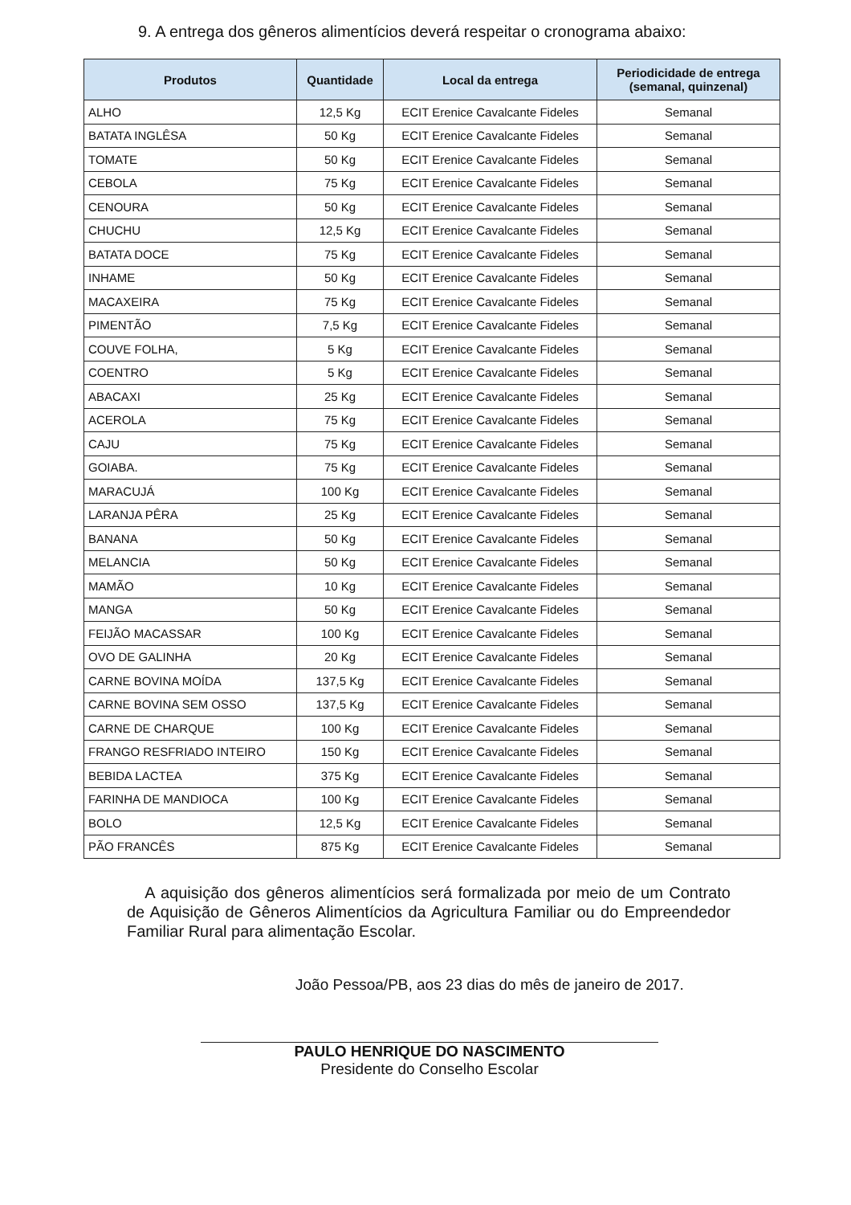9. A entrega dos gêneros alimentícios deverá respeitar o cronograma abaixo:
| Produtos | Quantidade | Local da entrega | Periodicidade de entrega (semanal, quinzenal) |
| --- | --- | --- | --- |
| ALHO | 12,5 Kg | ECIT Erenice Cavalcante Fideles | Semanal |
| BATATA INGLÊSA | 50 Kg | ECIT Erenice Cavalcante Fideles | Semanal |
| TOMATE | 50 Kg | ECIT Erenice Cavalcante Fideles | Semanal |
| CEBOLA | 75 Kg | ECIT Erenice Cavalcante Fideles | Semanal |
| CENOURA | 50 Kg | ECIT Erenice Cavalcante Fideles | Semanal |
| CHUCHU | 12,5 Kg | ECIT Erenice Cavalcante Fideles | Semanal |
| BATATA DOCE | 75 Kg | ECIT Erenice Cavalcante Fideles | Semanal |
| INHAME | 50 Kg | ECIT Erenice Cavalcante Fideles | Semanal |
| MACAXEIRA | 75 Kg | ECIT Erenice Cavalcante Fideles | Semanal |
| PIMENTÃO | 7,5 Kg | ECIT Erenice Cavalcante Fideles | Semanal |
| COUVE FOLHA, | 5 Kg | ECIT Erenice Cavalcante Fideles | Semanal |
| COENTRO | 5 Kg | ECIT Erenice Cavalcante Fideles | Semanal |
| ABACAXI | 25 Kg | ECIT Erenice Cavalcante Fideles | Semanal |
| ACEROLA | 75 Kg | ECIT Erenice Cavalcante Fideles | Semanal |
| CAJU | 75 Kg | ECIT Erenice Cavalcante Fideles | Semanal |
| GOIABA. | 75 Kg | ECIT Erenice Cavalcante Fideles | Semanal |
| MARACUJÁ | 100 Kg | ECIT Erenice Cavalcante Fideles | Semanal |
| LARANJA PÊRA | 25 Kg | ECIT Erenice Cavalcante Fideles | Semanal |
| BANANA | 50 Kg | ECIT Erenice Cavalcante Fideles | Semanal |
| MELANCIA | 50 Kg | ECIT Erenice Cavalcante Fideles | Semanal |
| MAMÃO | 10 Kg | ECIT Erenice Cavalcante Fideles | Semanal |
| MANGA | 50 Kg | ECIT Erenice Cavalcante Fideles | Semanal |
| FEIJÃO MACASSAR | 100 Kg | ECIT Erenice Cavalcante Fideles | Semanal |
| OVO DE GALINHA | 20 Kg | ECIT Erenice Cavalcante Fideles | Semanal |
| CARNE BOVINA MOÍDA | 137,5 Kg | ECIT Erenice Cavalcante Fideles | Semanal |
| CARNE BOVINA SEM OSSO | 137,5 Kg | ECIT Erenice Cavalcante Fideles | Semanal |
| CARNE DE CHARQUE | 100 Kg | ECIT Erenice Cavalcante Fideles | Semanal |
| FRANGO RESFRIADO INTEIRO | 150 Kg | ECIT Erenice Cavalcante Fideles | Semanal |
| BEBIDA LACTEA | 375 Kg | ECIT Erenice Cavalcante Fideles | Semanal |
| FARINHA DE MANDIOCA | 100 Kg | ECIT Erenice Cavalcante Fideles | Semanal |
| BOLO | 12,5 Kg | ECIT Erenice Cavalcante Fideles | Semanal |
| PÃO FRANCÊS | 875 Kg | ECIT Erenice Cavalcante Fideles | Semanal |
A aquisição dos gêneros alimentícios será formalizada por meio de um Contrato de Aquisição de Gêneros Alimentícios da Agricultura Familiar ou do Empreendedor Familiar Rural para alimentação Escolar.
João Pessoa/PB, aos 23 dias do mês de janeiro de 2017.
PAULO HENRIQUE DO NASCIMENTO
Presidente do Conselho Escolar